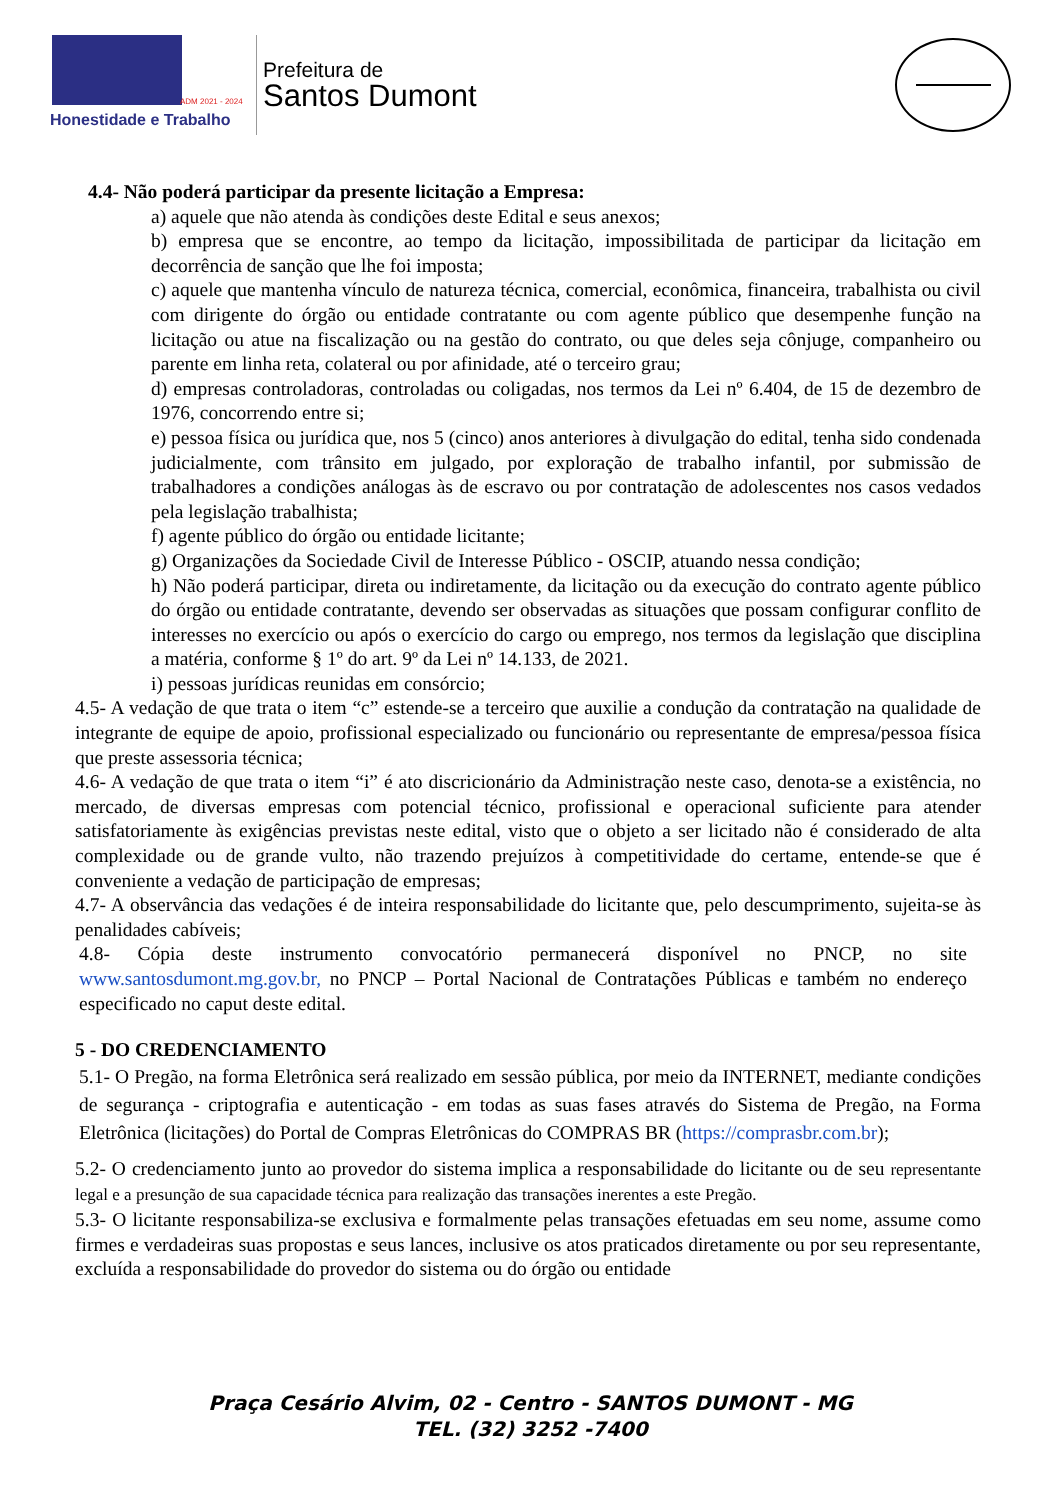ADM 2021 - 2024
Honestidade e Trabalho
Prefeitura de
Santos Dumont
4.4- Não poderá participar da presente licitação a Empresa:
a) aquele que não atenda às condições deste Edital e seus anexos;
b) empresa que se encontre, ao tempo da licitação, impossibilitada de participar da licitação em decorrência de sanção que lhe foi imposta;
c) aquele que mantenha vínculo de natureza técnica, comercial, econômica, financeira, trabalhista ou civil com dirigente do órgão ou entidade contratante ou com agente público que desempenhe função na licitação ou atue na fiscalização ou na gestão do contrato, ou que deles seja cônjuge, companheiro ou parente em linha reta, colateral ou por afinidade, até o terceiro grau;
d) empresas controladoras, controladas ou coligadas, nos termos da Lei nº 6.404, de 15 de dezembro de 1976, concorrendo entre si;
e) pessoa física ou jurídica que, nos 5 (cinco) anos anteriores à divulgação do edital, tenha sido condenada judicialmente, com trânsito em julgado, por exploração de trabalho infantil, por submissão de trabalhadores a condições análogas às de escravo ou por contratação de adolescentes nos casos vedados pela legislação trabalhista;
f) agente público do órgão ou entidade licitante;
g) Organizações da Sociedade Civil de Interesse Público - OSCIP, atuando nessa condição;
h) Não poderá participar, direta ou indiretamente, da licitação ou da execução do contrato agente público do órgão ou entidade contratante, devendo ser observadas as situações que possam configurar conflito de interesses no exercício ou após o exercício do cargo ou emprego, nos termos da legislação que disciplina a matéria, conforme § 1º do art. 9º da Lei nº 14.133, de 2021.
i) pessoas jurídicas reunidas em consórcio;
4.5- A vedação de que trata o item “c” estende-se a terceiro que auxilie a condução da contratação na qualidade de integrante de equipe de apoio, profissional especializado ou funcionário ou representante de empresa/pessoa física que preste assessoria técnica;
4.6- A vedação de que trata o item “i” é ato discricionário da Administração neste caso, denota-se a existência, no mercado, de diversas empresas com potencial técnico, profissional e operacional suficiente para atender satisfatoriamente às exigências previstas neste edital, visto que o objeto a ser licitado não é considerado de alta complexidade ou de grande vulto, não trazendo prejuízos à competitividade do certame, entende-se que é conveniente a vedação de participação de empresas;
4.7- A observância das vedações é de inteira responsabilidade do licitante que, pelo descumprimento, sujeita-se às penalidades cabíveis;
4.8- Cópia deste instrumento convocatório permanecerá disponível no PNCP, no site www.santosdumont.mg.gov.br, no PNCP – Portal Nacional de Contratações Públicas e também no endereço especificado no caput deste edital.
5 - DO CREDENCIAMENTO
5.1- O Pregão, na forma Eletrônica será realizado em sessão pública, por meio da INTERNET, mediante condições de segurança - criptografia e autenticação - em todas as suas fases através do Sistema de Pregão, na Forma Eletrônica (licitações) do Portal de Compras Eletrônicas do COMPRAS BR (https://comprasbr.com.br);
5.2- O credenciamento junto ao provedor do sistema implica a responsabilidade do licitante ou de seu representante legal e a presunção de sua capacidade técnica para realização das transações inerentes a este Pregão.
5.3- O licitante responsabiliza-se exclusiva e formalmente pelas transações efetuadas em seu nome, assume como firmes e verdadeiras suas propostas e seus lances, inclusive os atos praticados diretamente ou por seu representante, excluída a responsabilidade do provedor do sistema ou do órgão ou entidade
Praça Cesário Alvim, 02 - Centro - SANTOS DUMONT - MG
TEL. (32) 3252 -7400